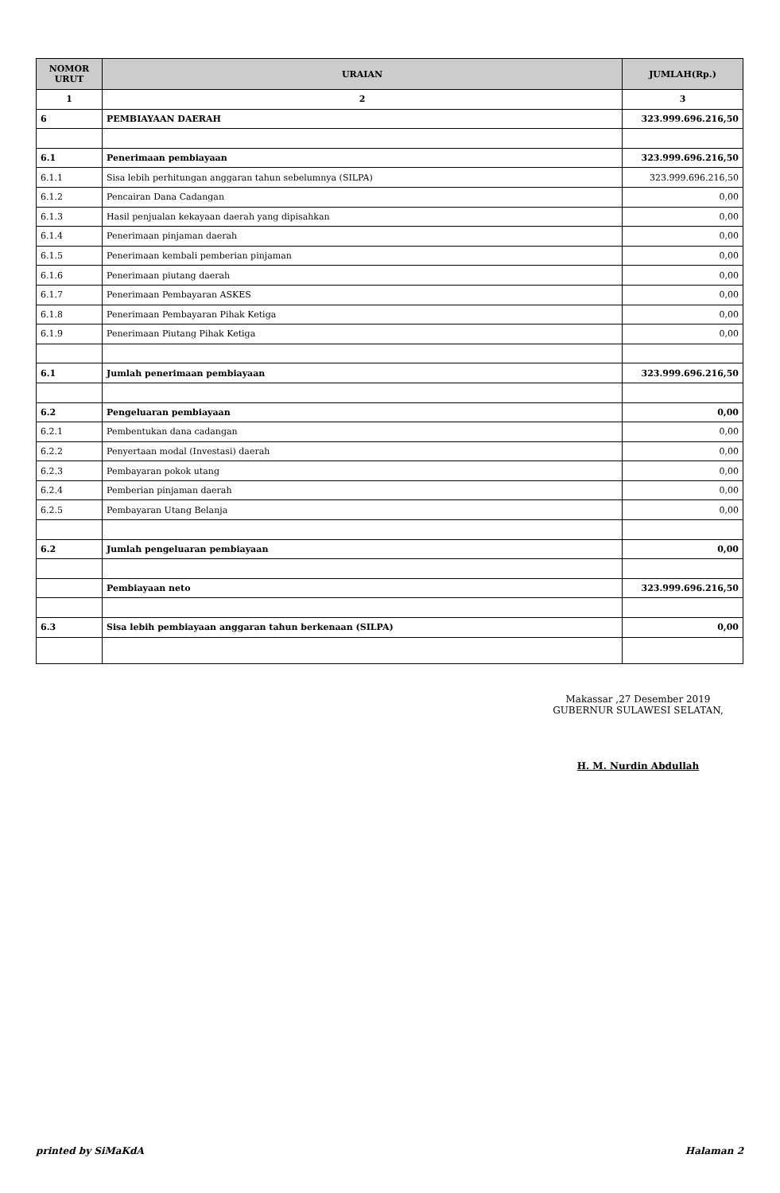| NOMOR URUT | URAIAN | JUMLAH(Rp.) |
| --- | --- | --- |
| 1 | 2 | 3 |
| 6 | PEMBIAYAAN DAERAH | 323.999.696.216,50 |
| 6.1 | Penerimaan pembiayaan | 323.999.696.216,50 |
| 6.1.1 | Sisa lebih perhitungan anggaran tahun sebelumnya (SILPA) | 323.999.696.216,50 |
| 6.1.2 | Pencairan Dana Cadangan | 0,00 |
| 6.1.3 | Hasil penjualan kekayaan daerah yang dipisahkan | 0,00 |
| 6.1.4 | Penerimaan pinjaman daerah | 0,00 |
| 6.1.5 | Penerimaan kembali pemberian pinjaman | 0,00 |
| 6.1.6 | Penerimaan piutang daerah | 0,00 |
| 6.1.7 | Penerimaan Pembayaran ASKES | 0,00 |
| 6.1.8 | Penerimaan Pembayaran Pihak Ketiga | 0,00 |
| 6.1.9 | Penerimaan Piutang Pihak Ketiga | 0,00 |
| 6.1 | Jumlah penerimaan pembiayaan | 323.999.696.216,50 |
| 6.2 | Pengeluaran pembiayaan | 0,00 |
| 6.2.1 | Pembentukan dana cadangan | 0,00 |
| 6.2.2 | Penyertaan modal (Investasi) daerah | 0,00 |
| 6.2.3 | Pembayaran pokok utang | 0,00 |
| 6.2.4 | Pemberian pinjaman daerah | 0,00 |
| 6.2.5 | Pembayaran Utang Belanja | 0,00 |
| 6.2 | Jumlah pengeluaran pembiayaan | 0,00 |
| | Pembiayaan neto | 323.999.696.216,50 |
| 6.3 | Sisa lebih pembiayaan anggaran tahun berkenaan (SILPA) | 0,00 |
Makassar ,27 Desember 2019
GUBERNUR SULAWESI SELATAN,
H. M. Nurdin Abdullah
printed by SiMaKdA Halaman 2